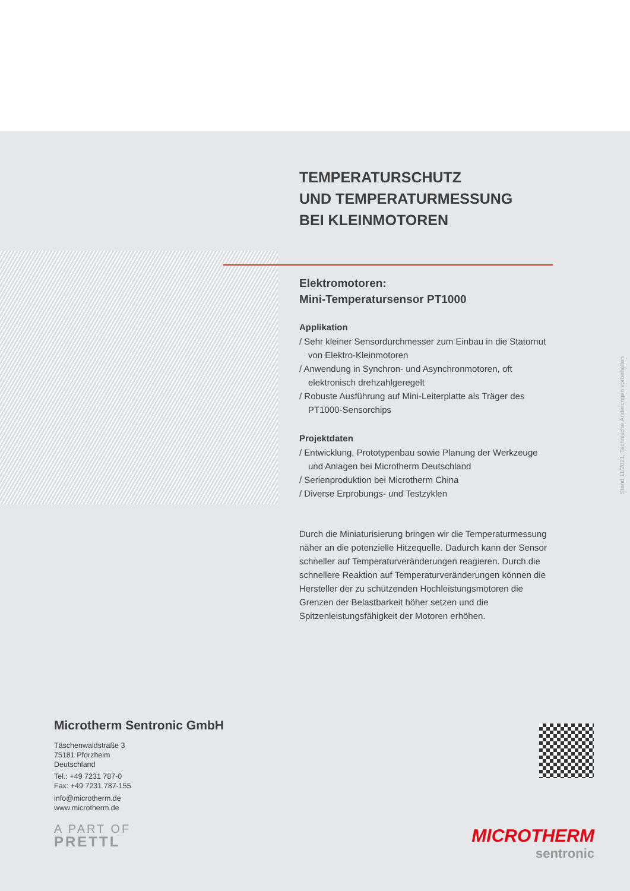TEMPERATURSCHUTZ
UND TEMPERATURMESSUNG
BEI KLEINMOTOREN
Elektromotoren:
Mini-Temperatursensor PT1000
Applikation
/ Sehr kleiner Sensordurchmesser zum Einbau in die Statornut von Elektro-Kleinmotoren
/ Anwendung in Synchron- und Asynchronmotoren, oft elektronisch drehzahlgeregelt
/ Robuste Ausführung auf Mini-Leiterplatte als Träger des PT1000-Sensorchips
Projektdaten
/ Entwicklung, Prototypenbau sowie Planung der Werkzeuge und Anlagen bei Microtherm Deutschland
/ Serienproduktion bei Microtherm China
/ Diverse Erprobungs- und Testzyklen
Durch die Miniaturisierung bringen wir die Temperaturmessung näher an die potenzielle Hitzequelle. Dadurch kann der Sensor schneller auf Temperaturveränderungen reagieren. Durch die schnellere Reaktion auf Temperaturveränderungen können die Hersteller der zu schützenden Hochleistungsmotoren die Grenzen der Belastbarkeit höher setzen und die Spitzenleistungsfähigkeit der Motoren erhöhen.
Stand 11/2021, Technische Änderungen vorbehalten
Microtherm Sentronic GmbH
Täschenwaldstraße 3
75181 Pforzheim
Deutschland
Tel.: +49 7231 787-0
Fax: +49 7231 787-155
info@microtherm.de
www.microtherm.de
A PART OF
PRETTL
MICROTHERM
sentronic